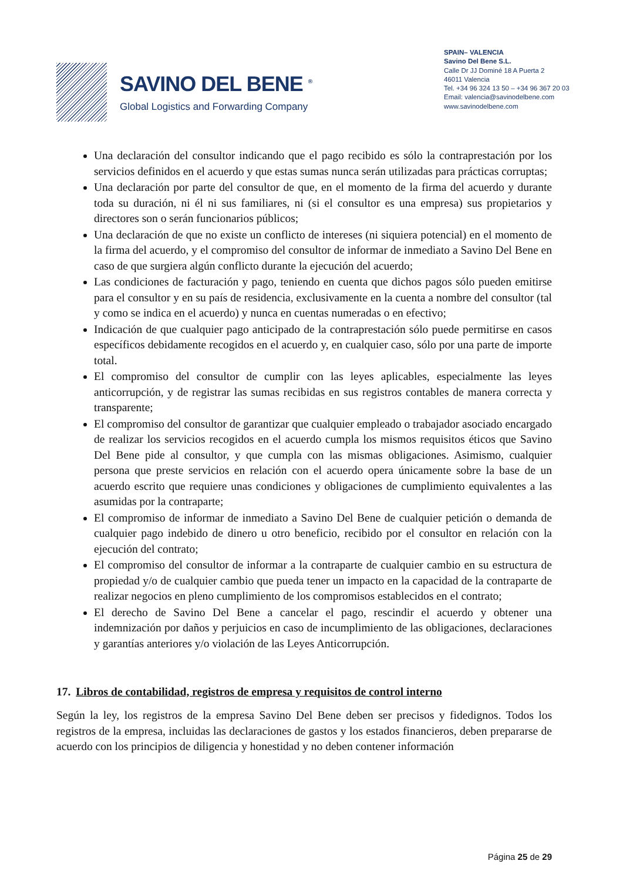SAVINO DEL BENE <sup>®</sup>
Global Logistics and Forwarding Company
SPAIN– VALENCIA
Savino Del Bene S.L.
Calle Dr JJ Dominé 18 A Puerta 2
46011 Valencia
Tel. +34 96 324 13 50 – +34 96 367 20 03
Email: valencia@savinodelbene.com
www.savinodelbene.com
Una declaración del consultor indicando que el pago recibido es sólo la contraprestación por los servicios definidos en el acuerdo y que estas sumas nunca serán utilizadas para prácticas corruptas;
Una declaración por parte del consultor de que, en el momento de la firma del acuerdo y durante toda su duración, ni él ni sus familiares, ni (si el consultor es una empresa) sus propietarios y directores son o serán funcionarios públicos;
Una declaración de que no existe un conflicto de intereses (ni siquiera potencial) en el momento de la firma del acuerdo, y el compromiso del consultor de informar de inmediato a Savino Del Bene en caso de que surgiera algún conflicto durante la ejecución del acuerdo;
Las condiciones de facturación y pago, teniendo en cuenta que dichos pagos sólo pueden emitirse para el consultor y en su país de residencia, exclusivamente en la cuenta a nombre del consultor (tal y como se indica en el acuerdo) y nunca en cuentas numeradas o en efectivo;
Indicación de que cualquier pago anticipado de la contraprestación sólo puede permitirse en casos específicos debidamente recogidos en el acuerdo y, en cualquier caso, sólo por una parte de importe total.
El compromiso del consultor de cumplir con las leyes aplicables, especialmente las leyes anticorrupción, y de registrar las sumas recibidas en sus registros contables de manera correcta y transparente;
El compromiso del consultor de garantizar que cualquier empleado o trabajador asociado encargado de realizar los servicios recogidos en el acuerdo cumpla los mismos requisitos éticos que Savino Del Bene pide al consultor, y que cumpla con las mismas obligaciones. Asimismo, cualquier persona que preste servicios en relación con el acuerdo opera únicamente sobre la base de un acuerdo escrito que requiere unas condiciones y obligaciones de cumplimiento equivalentes a las asumidas por la contraparte;
El compromiso de informar de inmediato a Savino Del Bene de cualquier petición o demanda de cualquier pago indebido de dinero u otro beneficio, recibido por el consultor en relación con la ejecución del contrato;
El compromiso del consultor de informar a la contraparte de cualquier cambio en su estructura de propiedad y/o de cualquier cambio que pueda tener un impacto en la capacidad de la contraparte de realizar negocios en pleno cumplimiento de los compromisos establecidos en el contrato;
El derecho de Savino Del Bene a cancelar el pago, rescindir el acuerdo y obtener una indemnización por daños y perjuicios en caso de incumplimiento de las obligaciones, declaraciones y garantías anteriores y/o violación de las Leyes Anticorrupción.
17. Libros de contabilidad, registros de empresa y requisitos de control interno
Según la ley, los registros de la empresa Savino Del Bene deben ser precisos y fidedignos. Todos los registros de la empresa, incluidas las declaraciones de gastos y los estados financieros, deben prepararse de acuerdo con los principios de diligencia y honestidad y no deben contener información
Página 25 de 29